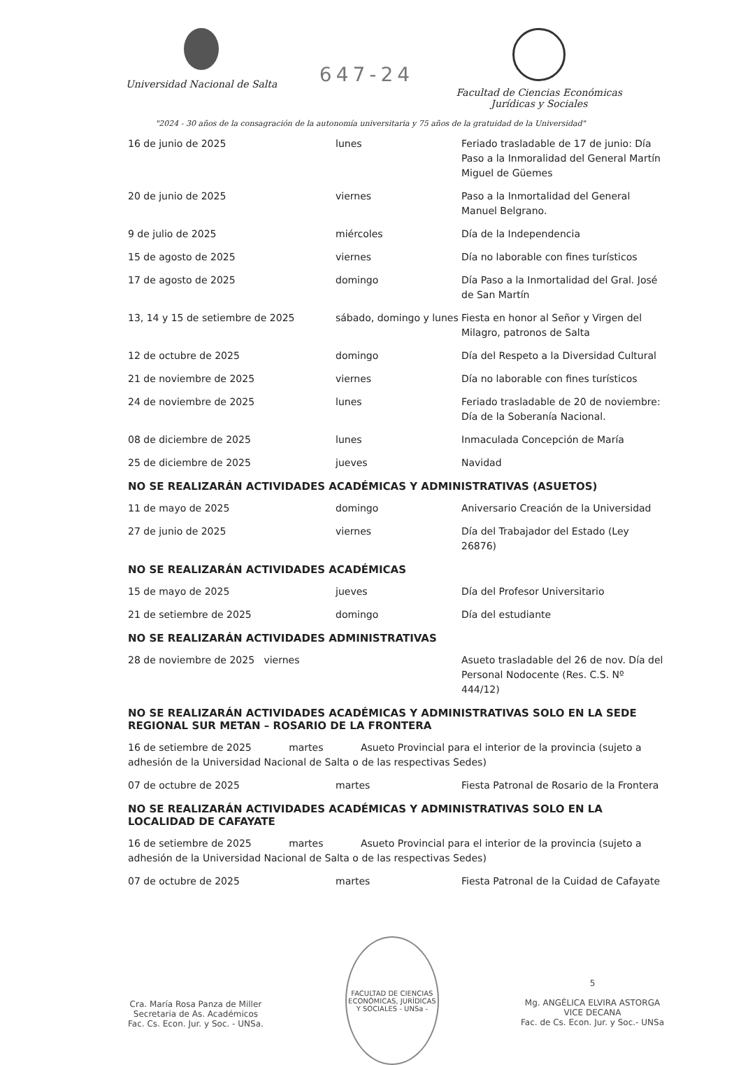Universidad Nacional de Salta
647-24
Facultad de Ciencias Económicas
Jurídicas y Sociales
"2024 - 30 años de la consagración de la autonomía universitaria y 75 años de la gratuidad de la Universidad"
| 16 de junio de 2025 | lunes | Feriado trasladable de 17 de junio: Día Paso a la Inmoralidad del General Martín Miguel de Güemes |
| 20 de junio de 2025 | viernes | Paso a la Inmortalidad del General Manuel Belgrano. |
| 9 de julio de 2025 | miércoles | Día de la Independencia |
| 15 de agosto de 2025 | viernes | Día no laborable con fines turísticos |
| 17 de agosto de 2025 | domingo | Día Paso a la Inmortalidad del Gral. José de San Martín |
| 13, 14 y 15 de setiembre de 2025 | sábado, domingo y lunes | Fiesta en honor al Señor y Virgen del Milagro, patronos de Salta |
| 12 de octubre de 2025 | domingo | Día del Respeto a la Diversidad Cultural |
| 21 de noviembre de 2025 | viernes | Día no laborable con fines turísticos |
| 24 de noviembre de 2025 | lunes | Feriado trasladable de 20 de noviembre: Día de la Soberanía Nacional. |
| 08 de diciembre de 2025 | lunes | Inmaculada Concepción de María |
| 25 de diciembre de 2025 | jueves | Navidad |
NO SE REALIZARÁN ACTIVIDADES ACADÉMICAS Y ADMINISTRATIVAS (ASUETOS)
| 11 de mayo de 2025 | domingo | Aniversario Creación de la Universidad |
| 27 de junio de 2025 | viernes | Día del Trabajador del Estado (Ley 26876) |
NO SE REALIZARÁN ACTIVIDADES ACADÉMICAS
| 15 de mayo de 2025 | jueves | Día del Profesor Universitario |
| 21 de setiembre de 2025 | domingo | Día del estudiante |
NO SE REALIZARÁN ACTIVIDADES ADMINISTRATIVAS
| 28 de noviembre de 2025 viernes | | Asueto trasladable del 26 de nov. Día del Personal Nodocente (Res. C.S. Nº 444/12) |
NO SE REALIZARÁN ACTIVIDADES ACADÉMICAS Y ADMINISTRATIVAS SOLO EN LA SEDE REGIONAL SUR METAN – ROSARIO DE LA FRONTERA
16 de setiembre de 2025 martes Asueto Provincial para el interior de la provincia (sujeto a adhesión de la Universidad Nacional de Salta o de las respectivas Sedes)
| 07 de octubre de 2025 | martes | Fiesta Patronal de Rosario de la Frontera |
NO SE REALIZARÁN ACTIVIDADES ACADÉMICAS Y ADMINISTRATIVAS SOLO EN LA LOCALIDAD DE CAFAYATE
16 de setiembre de 2025 martes Asueto Provincial para el interior de la provincia (sujeto a adhesión de la Universidad Nacional de Salta o de las respectivas Sedes)
| 07 de octubre de 2025 | martes | Fiesta Patronal de la Cuidad de Cafayate |
Cra. María Rosa Panza de Miller
Secretaria de As. Académicos
Fac. Cs. Econ. Jur. y Soc. - UNSa.
FACULTAD DE CIENCIAS ECONÓMICAS, JURÍDICAS Y SOCIALES - UNSa -
5
Mg. ANGÉLICA ELVIRA ASTORGA
VICE DECANA
Fac. de Cs. Econ. Jur. y Soc.- UNSa